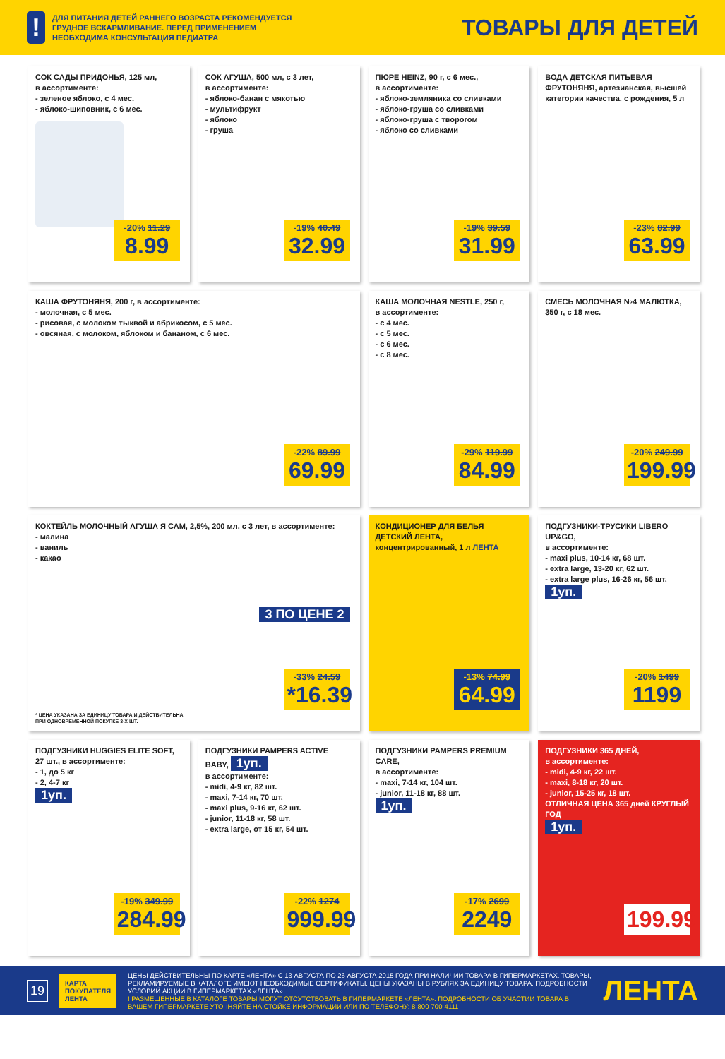!
ДЛЯ ПИТАНИЯ ДЕТЕЙ РАННЕГО ВОЗРАСТА РЕКОМЕНДУЕТСЯ
ГРУДНОЕ ВСКАРМЛИВАНИЕ. ПЕРЕД ПРИМЕНЕНИЕМ
НЕОБХОДИМА КОНСУЛЬТАЦИЯ ПЕДИАТРА
ТОВАРЫ ДЛЯ ДЕТЕЙ
СОК САДЫ ПРИДОНЬЯ, 125 мл,
в ассортименте:
- зеленое яблоко, с 4 мес.
- яблоко-шиповник, с 6 мес.
-20% 11.29
8.99
СОК АГУША, 500 мл, с 3 лет,
в ассортименте:
- яблоко-банан с мякотью
- мультифрукт
- яблоко
- груша
-19% 40.49
32.99
ПЮРЕ HEINZ, 90 г, с 6 мес.,
в ассортименте:
- яблоко-земляника со сливками
- яблоко-груша со сливками
- яблоко-груша с творогом
- яблоко со сливками
-19% 39.59
31.99
ВОДА ДЕТСКАЯ ПИТЬЕВАЯ ФРУТОНЯНЯ, артезианская, высшей категории качества, с рождения, 5 л
-23% 82.99
63.99
КАША ФРУТОНЯНЯ, 200 г, в ассортименте:
- молочная, с 5 мес.
- рисовая, с молоком тыквой и абрикосом, с 5 мес.
- овсяная, с молоком, яблоком и бананом, с 6 мес.
-22% 89.99
69.99
КАША МОЛОЧНАЯ NESTLE, 250 г,
в ассортименте:
- с 4 мес.
- с 5 мес.
- с 6 мес.
- с 8 мес.
-29% 119.99
84.99
СМЕСЬ МОЛОЧНАЯ №4 МАЛЮТКА, 350 г, с 18 мес.
-20% 249.99
199.99
КОКТЕЙЛЬ МОЛОЧНЫЙ АГУША Я САМ, 2,5%, 200 мл, с 3 лет, в ассортименте:
- малина
- ваниль
- какао
3 ПО ЦЕНЕ 2
-33% 24.59
*16.39
* ЦЕНА УКАЗАНА ЗА ЕДИНИЦУ ТОВАРА И ДЕЙСТВИТЕЛЬНА
ПРИ ОДНОВРЕМЕННОЙ ПОКУПКЕ 3-Х ШТ.
КОНДИЦИОНЕР ДЛЯ БЕЛЬЯ ДЕТСКИЙ ЛЕНТА, концентрированный, 1 л ЛЕНТА
-13% 74.99
64.99
ПОДГУЗНИКИ-ТРУСИКИ LIBERO UP&GO,
в ассортименте:
- maxi plus, 10-14 кг, 68 шт.
- extra large, 13-20 кг, 62 шт.
- extra large plus, 16-26 кг, 56 шт.
1уп.
-20% 1499
1199
ПОДГУЗНИКИ HUGGIES ELITE SOFT,
27 шт., в ассортименте:
- 1, до 5 кг
- 2, 4-7 кг
1уп.
-19% 349.99
284.99
ПОДГУЗНИКИ PAMPERS ACTIVE BABY, 1уп.
в ассортименте:
- midi, 4-9 кг, 82 шт.
- maxi, 7-14 кг, 70 шт.
- maxi plus, 9-16 кг, 62 шт.
- junior, 11-18 кг, 58 шт.
- extra large, от 15 кг, 54 шт.
-22% 1274
999.99
ПОДГУЗНИКИ PAMPERS PREMIUM CARE,
в ассортименте:
- maxi, 7-14 кг, 104 шт.
- junior, 11-18 кг, 88 шт.
1уп.
-17% 2699
2249
ПОДГУЗНИКИ 365 ДНЕЙ,
в ассортименте:
- midi, 4-9 кг, 22 шт.
- maxi, 8-18 кг, 20 шт.
- junior, 15-25 кг, 18 шт.
ОТЛИЧНАЯ ЦЕНА 365 дней КРУГЛЫЙ ГОД
1уп.
199.99
19
КАРТА ПОКУПАТЕЛЯ ЛЕНТА
ЦЕНЫ ДЕЙСТВИТЕЛЬНЫ ПО КАРТЕ «ЛЕНТА» С 13 АВГУСТА ПО 26 АВГУСТА 2015 ГОДА ПРИ НАЛИЧИИ ТОВАРА В ГИПЕРМАРКЕТАХ. ТОВАРЫ, РЕКЛАМИРУЕМЫЕ В КАТАЛОГЕ ИМЕЮТ НЕОБХОДИМЫЕ СЕРТИФИКАТЫ. ЦЕНЫ УКАЗАНЫ В РУБЛЯХ ЗА ЕДИНИЦУ ТОВАРА. ПОДРОБНОСТИ УСЛОВИЙ АКЦИИ В ГИПЕРМАРКЕТАХ «ЛЕНТА».
! РАЗМЕЩЕННЫЕ В КАТАЛОГЕ ТОВАРЫ МОГУТ ОТСУТСТВОВАТЬ В ГИПЕРМАРКЕТЕ «ЛЕНТА». ПОДРОБНОСТИ ОБ УЧАСТИИ ТОВАРА В ВАШЕМ ГИПЕРМАРКЕТЕ УТОЧНЯЙТЕ НА СТОЙКЕ ИНФОРМАЦИИ ИЛИ ПО ТЕЛЕФОНУ: 8-800-700-4111
ЛЕНТА